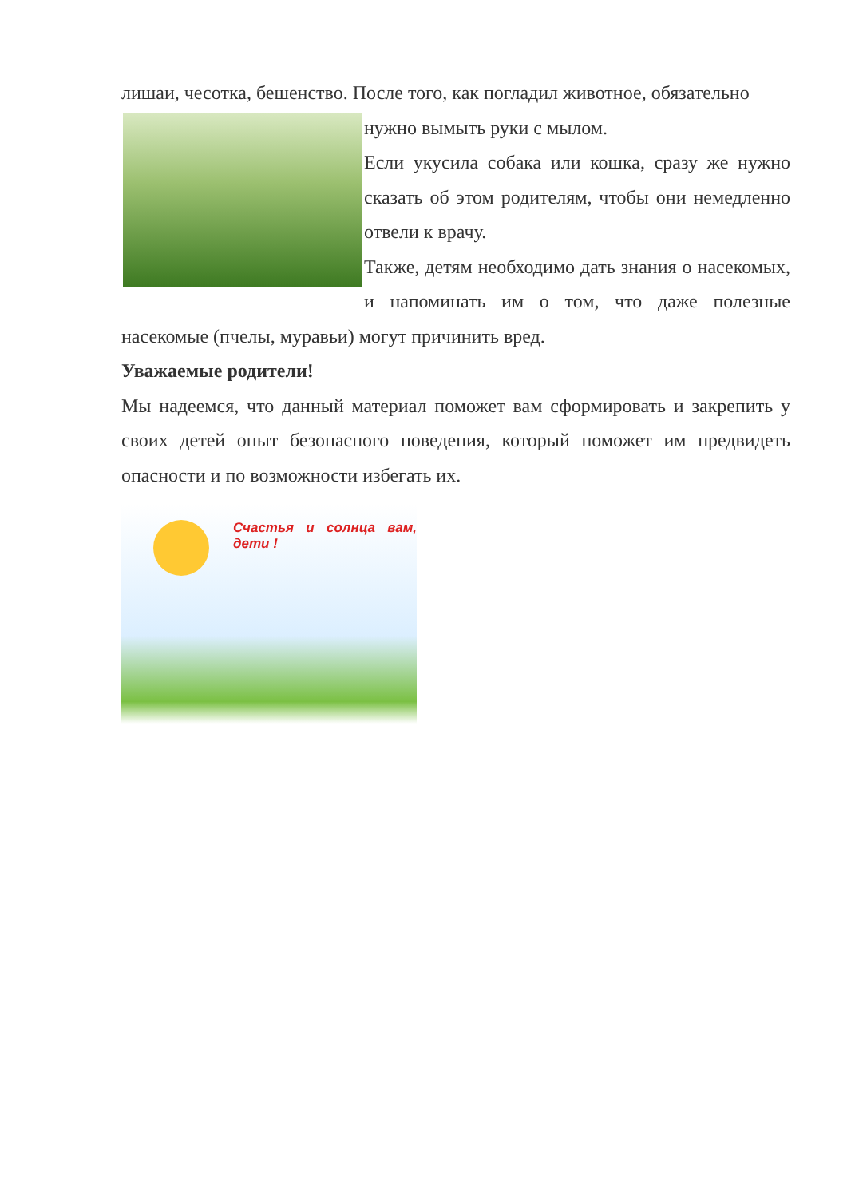лишаи, чесотка, бешенство. После того, как погладил животное, обязательно
нужно вымыть руки с мылом.
Если укусила собака или кошка, сразу же нужно сказать об этом родителям, чтобы они немедленно отвели к врачу.
Также, детям необходимо дать знания о насекомых, и напоминать им о том, что даже полезные насекомые (пчелы, муравьи) могут причинить вред.
Уважаемые родители!
Мы надеемся, что данный материал поможет вам сформировать и закрепить у своих детей опыт безопасного поведения, который поможет им предвидеть опасности и по возможности избегать их.
Счастья и солнца вам, дети !